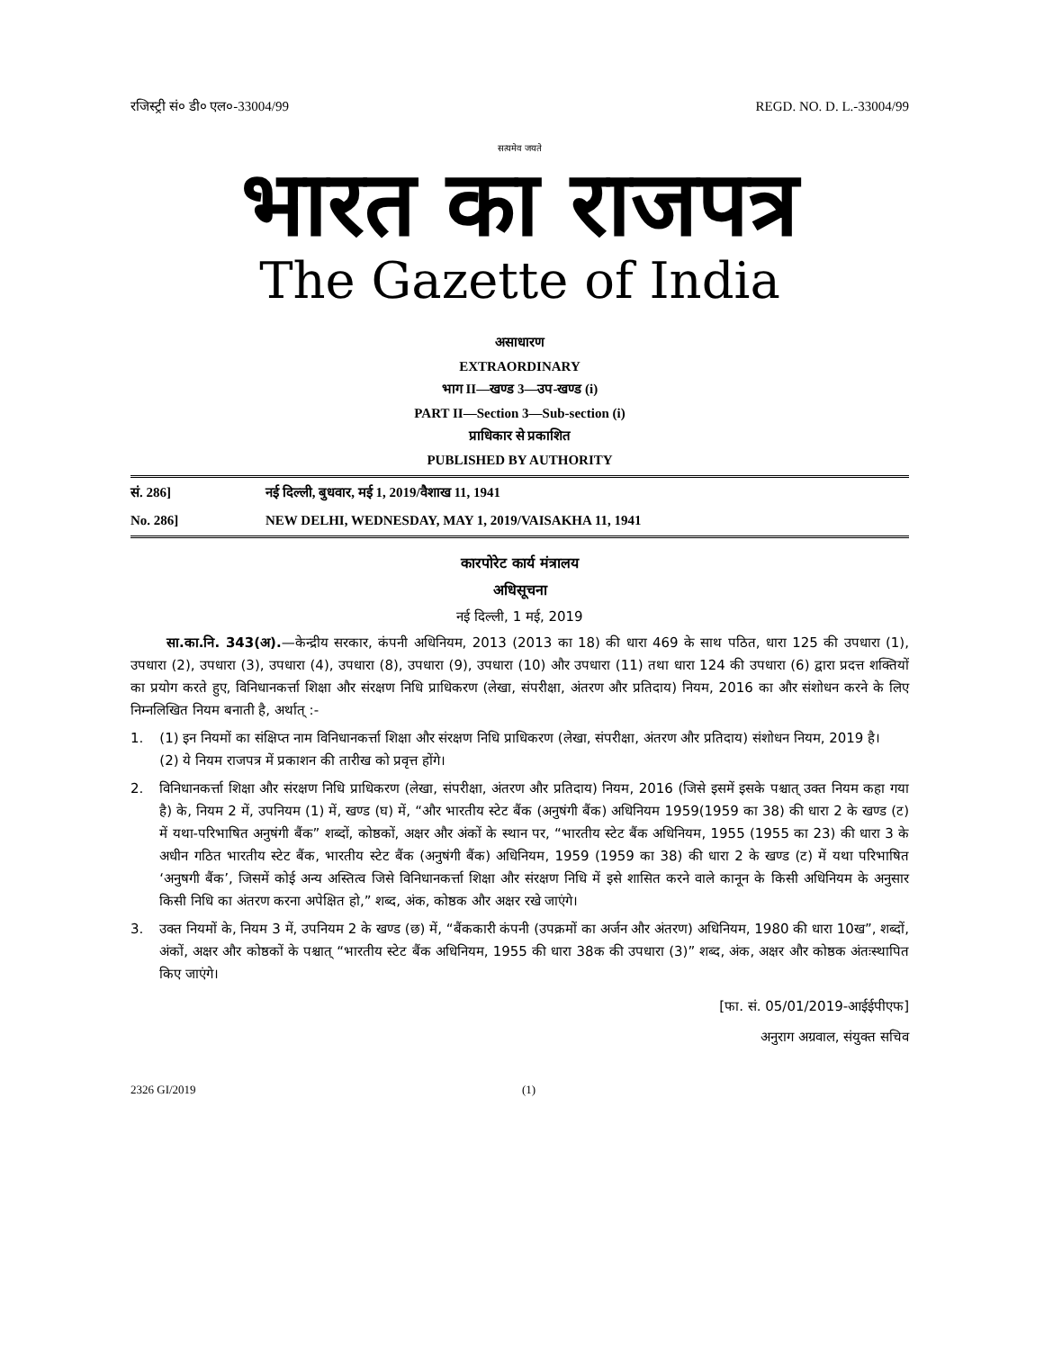रजिस्ट्री सं० डी० एल०-33004/99 REGD. NO. D. L.-33004/99
सत्यमेव जयते
भारत का राजपत्र
The Gazette of India
असाधारण
EXTRAORDINARY
भाग II—खण्ड 3—उप-खण्ड (i)
PART II—Section 3—Sub-section (i)
प्राधिकार से प्रकाशित
PUBLISHED BY AUTHORITY
सं. 286] नई दिल्ली, बुधवार, मई 1, 2019/वैशाख 11, 1941
No. 286] NEW DELHI, WEDNESDAY, MAY 1, 2019/VAISAKHA 11, 1941
कारपोरेट कार्य मंत्रालय
अधिसूचना
नई दिल्ली, 1 मई, 2019
सा.का.नि. 343(अ).—केन्द्रीय सरकार, कंपनी अधिनियम, 2013 (2013 का 18) की धारा 469 के साथ पठित, धारा 125 की उपधारा (1), उपधारा (2), उपधारा (3), उपधारा (4), उपधारा (8), उपधारा (9), उपधारा (10) और उपधारा (11) तथा धारा 124 की उपधारा (6) द्वारा प्रदत्त शक्तियों का प्रयोग करते हुए, विनिधानकर्त्ता शिक्षा और संरक्षण निधि प्राधिकरण (लेखा, संपरीक्षा, अंतरण और प्रतिदाय) नियम, 2016 का और संशोधन करने के लिए निम्नलिखित नियम बनाती है, अर्थात् :-
1. (1) इन नियमों का संक्षिप्त नाम विनिधानकर्त्ता शिक्षा और संरक्षण निधि प्राधिकरण (लेखा, संपरीक्षा, अंतरण और प्रतिदाय) संशोधन नियम, 2019 है।
(2) ये नियम राजपत्र में प्रकाशन की तारीख को प्रवृत्त होंगे।
2. विनिधानकर्त्ता शिक्षा और संरक्षण निधि प्राधिकरण (लेखा, संपरीक्षा, अंतरण और प्रतिदाय) नियम, 2016 (जिसे इसमें इसके पश्चात् उक्त नियम कहा गया है) के, नियम 2 में, उपनियम (1) में, खण्ड (घ) में, “और भारतीय स्टेट बैंक (अनुषंगी बैंक) अधिनियम 1959(1959 का 38) की धारा 2 के खण्ड (ट) में यथा-परिभाषित अनुषंगी बैंक” शब्दों, कोष्ठकों, अक्षर और अंकों के स्थान पर, “भारतीय स्टेट बैंक अधिनियम, 1955 (1955 का 23) की धारा 3 के अधीन गठित भारतीय स्टेट बैंक, भारतीय स्टेट बैंक (अनुषंगी बैंक) अधिनियम, 1959 (1959 का 38) की धारा 2 के खण्ड (ट) में यथा परिभाषित ‘अनुषगी बैंक’, जिसमें कोई अन्य अस्तित्व जिसे विनिधानकर्त्ता शिक्षा और संरक्षण निधि में इसे शासित करने वाले कानून के किसी अधिनियम के अनुसार किसी निधि का अंतरण करना अपेक्षित हो,” शब्द, अंक, कोष्ठक और अक्षर रखे जाएंगे।
3. उक्त नियमों के, नियम 3 में, उपनियम 2 के खण्ड (छ) में, “बैंककारी कंपनी (उपक्रमों का अर्जन और अंतरण) अधिनियम, 1980 की धारा 10ख”, शब्दों, अंकों, अक्षर और कोष्ठकों के पश्चात् “भारतीय स्टेट बैंक अधिनियम, 1955 की धारा 38क की उपधारा (3)” शब्द, अंक, अक्षर और कोष्ठक अंतःस्थापित किए जाएंगे।
[फा. सं. 05/01/2019-आईईपीएफ]
अनुराग अग्रवाल, संयुक्त सचिव
2326 GI/2019 (1)